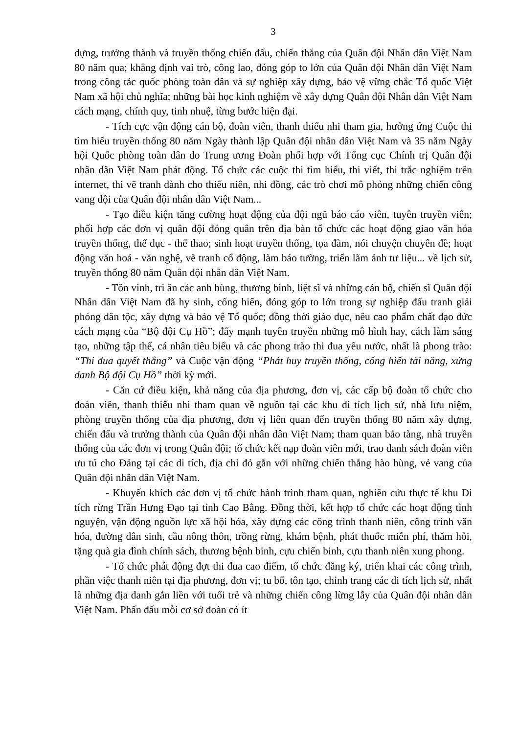3
dựng, trưởng thành và truyền thống chiến đấu, chiến thắng của Quân đội Nhân dân Việt Nam 80 năm qua; khẳng định vai trò, công lao, đóng góp to lớn của Quân đội Nhân dân Việt Nam trong công tác quốc phòng toàn dân và sự nghiệp xây dựng, bảo vệ vững chắc Tổ quốc Việt Nam xã hội chủ nghĩa; những bài học kinh nghiệm về xây dựng Quân đội Nhân dân Việt Nam cách mạng, chính quy, tinh nhuệ, từng bước hiện đại.
- Tích cực vận động cán bộ, đoàn viên, thanh thiếu nhi tham gia, hưởng ứng Cuộc thi tìm hiểu truyền thống 80 năm Ngày thành lập Quân đội nhân dân Việt Nam và 35 năm Ngày hội Quốc phòng toàn dân do Trung ương Đoàn phối hợp với Tổng cục Chính trị Quân đội nhân dân Việt Nam phát động. Tổ chức các cuộc thi tìm hiểu, thi viết, thi trắc nghiệm trên internet, thi vẽ tranh dành cho thiếu niên, nhi đồng, các trò chơi mô phỏng những chiến công vang dội của Quân đội nhân dân Việt Nam...
- Tạo điều kiện tăng cường hoạt động của đội ngũ báo cáo viên, tuyên truyền viên; phối hợp các đơn vị quân đội đóng quân trên địa bàn tổ chức các hoạt động giao văn hóa truyền thống, thể dục - thể thao; sinh hoạt truyền thống, tọa đàm, nói chuyện chuyên đề; hoạt động văn hoá - văn nghệ, vẽ tranh cổ động, làm báo tường, triển lãm ảnh tư liệu... về lịch sử, truyền thống 80 năm Quân đội nhân dân Việt Nam.
- Tôn vinh, tri ân các anh hùng, thương binh, liệt sĩ và những cán bộ, chiến sĩ Quân đội Nhân dân Việt Nam đã hy sinh, cống hiến, đóng góp to lớn trong sự nghiệp đấu tranh giải phóng dân tộc, xây dựng và bảo vệ Tổ quốc; đồng thời giáo dục, nêu cao phẩm chất đạo đức cách mạng của “Bộ đội Cụ Hồ”; đẩy mạnh tuyên truyền những mô hình hay, cách làm sáng tạo, những tập thể, cá nhân tiêu biểu và các phong trào thi đua yêu nước, nhất là phong trào: “Thi đua quyết thắng” và Cuộc vận động “Phát huy truyền thống, cống hiến tài năng, xứng danh Bộ đội Cụ Hồ” thời kỳ mới.
- Căn cứ điều kiện, khả năng của địa phương, đơn vị, các cấp bộ đoàn tổ chức cho đoàn viên, thanh thiếu nhi tham quan về nguồn tại các khu di tích lịch sử, nhà lưu niệm, phòng truyền thống của địa phương, đơn vị liên quan đến truyền thống 80 năm xây dựng, chiến đấu và trưởng thành của Quân đội nhân dân Việt Nam; tham quan bảo tàng, nhà truyền thống của các đơn vị trong Quân đội; tổ chức kết nạp đoàn viên mới, trao danh sách đoàn viên ưu tú cho Đảng tại các di tích, địa chỉ đỏ gắn với những chiến thắng hào hùng, vẻ vang của Quân đội nhân dân Việt Nam.
- Khuyến khích các đơn vị tổ chức hành trình tham quan, nghiên cứu thực tế khu Di tích rừng Trần Hưng Đạo tại tỉnh Cao Bằng. Đồng thời, kết hợp tổ chức các hoạt động tình nguyện, vận động nguồn lực xã hội hóa, xây dựng các công trình thanh niên, công trình văn hóa, đường dân sinh, cầu nông thôn, trồng rừng, khám bệnh, phát thuốc miễn phí, thăm hỏi, tặng quà gia đình chính sách, thương bệnh binh, cựu chiến binh, cựu thanh niên xung phong.
- Tổ chức phát động đợt thi đua cao điểm, tổ chức đăng ký, triển khai các công trình, phần việc thanh niên tại địa phương, đơn vị; tu bổ, tôn tạo, chỉnh trang các di tích lịch sử, nhất là những địa danh gắn liền với tuổi trẻ và những chiến công lừng lẫy của Quân đội nhân dân Việt Nam. Phấn đấu mỗi cơ sở đoàn có ít